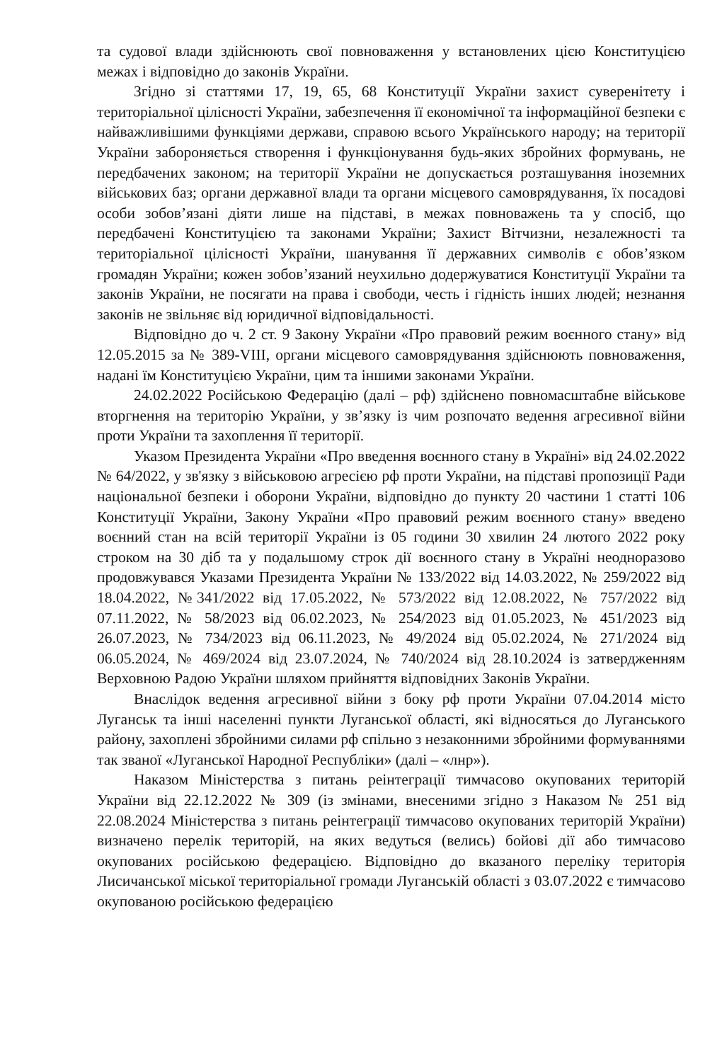та судової влади здійснюють свої повноваження у встановлених цією Конституцією межах і відповідно до законів України.
Згідно зі статтями 17, 19, 65, 68 Конституції України захист суверенітету і територіальної цілісності України, забезпечення її економічної та інформаційної безпеки є найважливішими функціями держави, справою всього Українського народу; на території України забороняється створення і функціонування будь-яких збройних формувань, не передбачених законом; на території України не допускається розташування іноземних військових баз; органи державної влади та органи місцевого самоврядування, їх посадові особи зобов’язані діяти лише на підставі, в межах повноважень та у спосіб, що передбачені Конституцією та законами України; Захист Вітчизни, незалежності та територіальної цілісності України, шанування її державних символів є обов’язком громадян України; кожен зобов’язаний неухильно додержуватися Конституції України та законів України, не посягати на права і свободи, честь і гідність інших людей; незнання законів не звільняє від юридичної відповідальності.
Відповідно до ч. 2 ст. 9 Закону України «Про правовий режим воєнного стану» від 12.05.2015 за № 389-VIII, органи місцевого самоврядування здійснюють повноваження, надані їм Конституцією України, цим та іншими законами України.
24.02.2022 Російською Федерацію (далі – рф) здійснено повномасштабне військове вторгнення на територію України, у зв’язку із чим розпочато ведення агресивної війни проти України та захоплення її території.
Указом Президента України «Про введення воєнного стану в Україні» від 24.02.2022 № 64/2022, у зв'язку з військовою агресією рф проти України, на підставі пропозиції Ради національної безпеки і оборони України, відповідно до пункту 20 частини 1 статті 106 Конституції України, Закону України «Про правовий режим воєнного стану» введено воєнний стан на всій території України із 05 години 30 хвилин 24 лютого 2022 року строком на 30 діб та у подальшому строк дії воєнного стану в Україні неодноразово продовжувався Указами Президента України № 133/2022 від 14.03.2022, № 259/2022 від 18.04.2022, №341/2022 від 17.05.2022, № 573/2022 від 12.08.2022, № 757/2022 від 07.11.2022, № 58/2023 від 06.02.2023, № 254/2023 від 01.05.2023, № 451/2023 від 26.07.2023, № 734/2023 від 06.11.2023, № 49/2024 від 05.02.2024, № 271/2024 від 06.05.2024, № 469/2024 від 23.07.2024, № 740/2024 від 28.10.2024 із затвердженням Верховною Радою України шляхом прийняття відповідних Законів України.
Внаслідок ведення агресивної війни з боку рф проти України 07.04.2014 місто Луганськ та інші населенні пункти Луганської області, які відносяться до Луганського району, захоплені збройними силами рф спільно з незаконними збройними формуваннями так званої «Луганської Народної Республіки» (далі – «лнр»).
Наказом Міністерства з питань реінтеграції тимчасово окупованих територій України від 22.12.2022 № 309 (із змінами, внесеними згідно з Наказом № 251 від 22.08.2024 Міністерства з питань реінтеграції тимчасово окупованих територій України) визначено перелік територій, на яких ведуться (велись) бойові дії або тимчасово окупованих російською федерацією. Відповідно до вказаного переліку територія Лисичанської міської територіальної громади Луганській області з 03.07.2022 є тимчасово окупованою російською федерацією